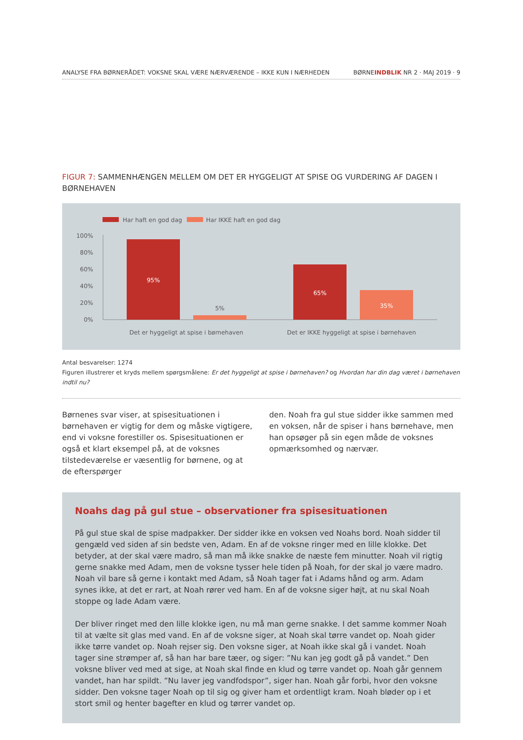ANALYSE FRA BØRNERÅDET: VOKSNE SKAL VÆRE NÆRVÆRENDE – IKKE KUN I NÆRHEDEN BØRNEINDBLIK NR 2 · MAJ 2019 · 9
FIGUR 7: SAMMENHÆNGEN MELLEM OM DET ER HYGGELIGT AT SPISE OG VURDERING AF DAGEN I BØRNEHAVEN
Har haft en god dag
Har IKKE haft en god dag
100%
80%
60%
40%
20%
0%
95%
5%
65%
35%
Det er hyggeligt at spise i børnehaven
Det er IKKE hyggeligt at spise i børnehaven
Antal besvarelser: 1274
Figuren illustrerer et kryds mellem spørgsmålene: Er det hyggeligt at spise i børnehaven? og Hvordan har din dag været i børnehaven indtil nu?
Børnenes svar viser, at spisesituationen i børnehaven er vigtig for dem og måske vigtigere, end vi voksne forestiller os. Spisesituationen er også et klart eksempel på, at de voksnes tilstedeværelse er væsentlig for børnene, og at de efterspørger
den. Noah fra gul stue sidder ikke sammen med en voksen, når de spiser i hans børnehave, men han opsøger på sin egen måde de voksnes opmærksomhed og nærvær.
Noahs dag på gul stue – observationer fra spisesituationen
På gul stue skal de spise madpakker. Der sidder ikke en voksen ved Noahs bord. Noah sidder til gengæld ved siden af sin bedste ven, Adam. En af de voksne ringer med en lille klokke. Det betyder, at der skal være madro, så man må ikke snakke de næste fem minutter. Noah vil rigtig gerne snakke med Adam, men de voksne tysser hele tiden på Noah, for der skal jo være madro. Noah vil bare så gerne i kontakt med Adam, så Noah tager fat i Adams hånd og arm. Adam synes ikke, at det er rart, at Noah rører ved ham. En af de voksne siger højt, at nu skal Noah stoppe og lade Adam være.
Der bliver ringet med den lille klokke igen, nu må man gerne snakke. I det samme kommer Noah til at vælte sit glas med vand. En af de voksne siger, at Noah skal tørre vandet op. Noah gider ikke tørre vandet op. Noah rejser sig. Den voksne siger, at Noah ikke skal gå i vandet. Noah tager sine strømper af, så han har bare tæer, og siger: ”Nu kan jeg godt gå på vandet.” Den voksne bliver ved med at sige, at Noah skal finde en klud og tørre vandet op. Noah går gennem vandet, han har spildt. ”Nu laver jeg vandfodspor”, siger han. Noah går forbi, hvor den voksne sidder. Den voksne tager Noah op til sig og giver ham et ordentligt kram. Noah bløder op i et stort smil og henter bagefter en klud og tørrer vandet op.